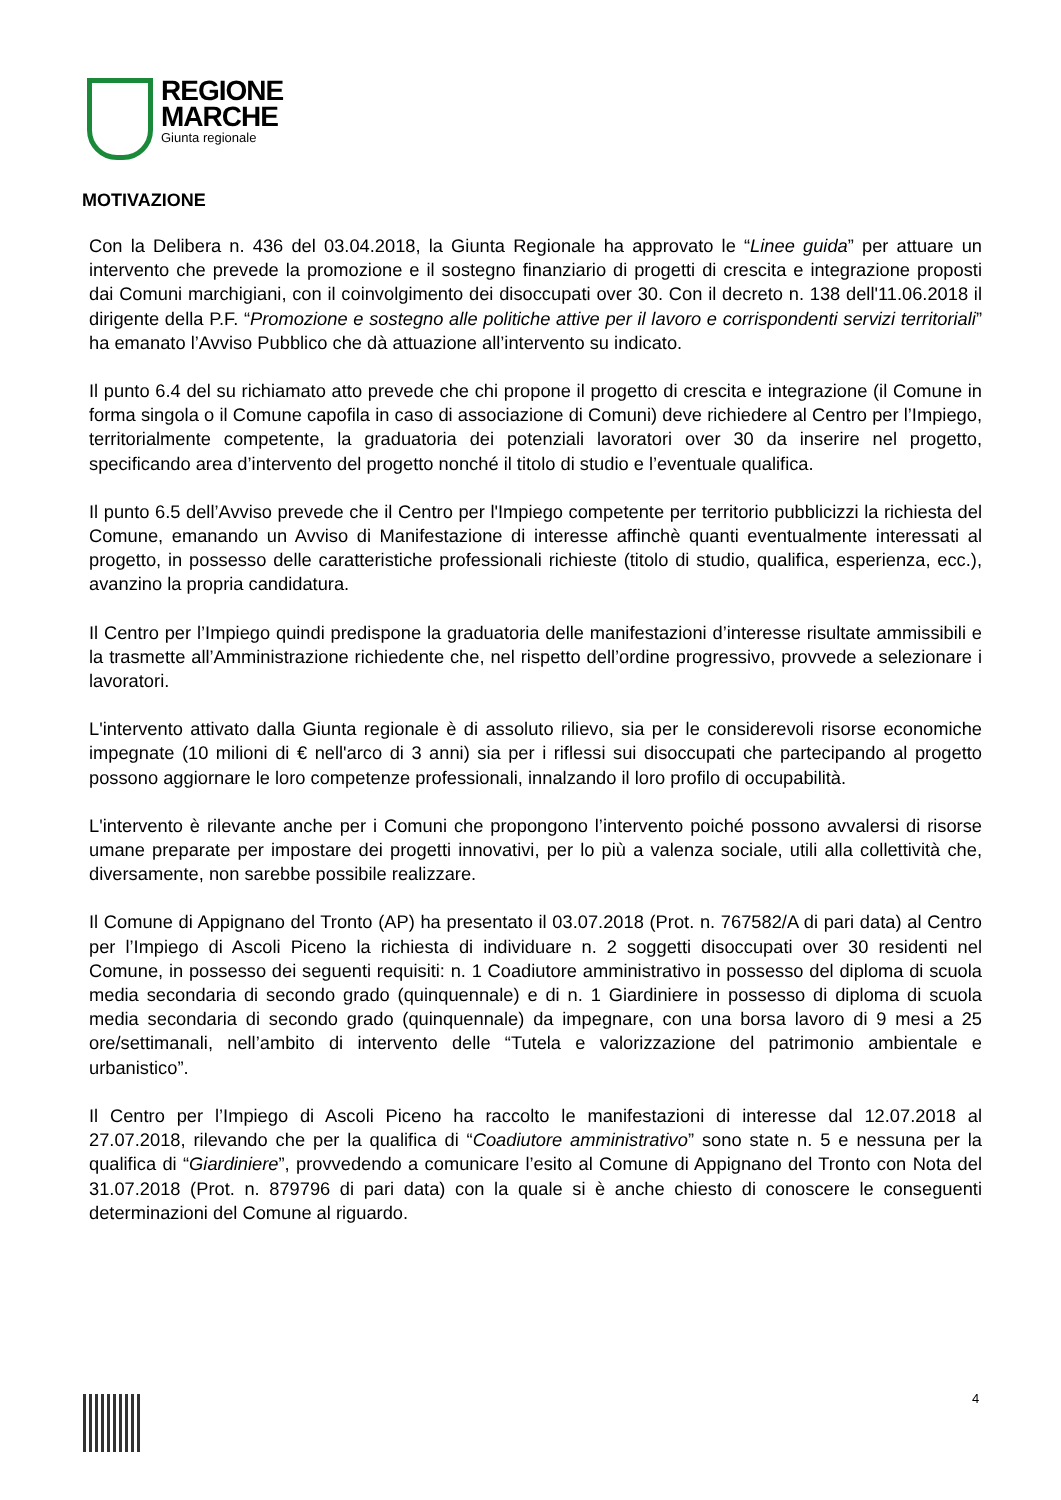REGIONE
MARCHE
Giunta regionale
MOTIVAZIONE
Con la Delibera n. 436 del 03.04.2018, la Giunta Regionale ha approvato le “Linee guida” per attuare un intervento che prevede la promozione e il sostegno finanziario di progetti di crescita e integrazione proposti dai Comuni marchigiani, con il coinvolgimento dei disoccupati over 30. Con il decreto n. 138 dell'11.06.2018 il dirigente della P.F. “Promozione e sostegno alle politiche attive per il lavoro e corrispondenti servizi territoriali” ha emanato l’Avviso Pubblico che dà attuazione all’intervento su indicato.
Il punto 6.4 del su richiamato atto prevede che chi propone il progetto di crescita e integrazione (il Comune in forma singola o il Comune capofila in caso di associazione di Comuni) deve richiedere al Centro per l’Impiego, territorialmente competente, la graduatoria dei potenziali lavoratori over 30 da inserire nel progetto, specificando area d’intervento del progetto nonché il titolo di studio e l’eventuale qualifica.
Il punto 6.5 dell’Avviso prevede che il Centro per l'Impiego competente per territorio pubblicizzi la richiesta del Comune, emanando un Avviso di Manifestazione di interesse affinchè quanti eventualmente interessati al progetto, in possesso delle caratteristiche professionali richieste (titolo di studio, qualifica, esperienza, ecc.), avanzino la propria candidatura.
Il Centro per l’Impiego quindi predispone la graduatoria delle manifestazioni d’interesse risultate ammissibili e la trasmette all’Amministrazione richiedente che, nel rispetto dell’ordine progressivo, provvede a selezionare i lavoratori.
L'intervento attivato dalla Giunta regionale è di assoluto rilievo, sia per le considerevoli risorse economiche impegnate (10 milioni di € nell'arco di 3 anni) sia per i riflessi sui disoccupati che partecipando al progetto possono aggiornare le loro competenze professionali, innalzando il loro profilo di occupabilità.
L'intervento è rilevante anche per i Comuni che propongono l’intervento poiché possono avvalersi di risorse umane preparate per impostare dei progetti innovativi, per lo più a valenza sociale, utili alla collettività che, diversamente, non sarebbe possibile realizzare.
Il Comune di Appignano del Tronto (AP) ha presentato il 03.07.2018 (Prot. n. 767582/A di pari data) al Centro per l’Impiego di Ascoli Piceno la richiesta di individuare n. 2 soggetti disoccupati over 30 residenti nel Comune, in possesso dei seguenti requisiti: n. 1 Coadiutore amministrativo in possesso del diploma di scuola media secondaria di secondo grado (quinquennale) e di n. 1 Giardiniere in possesso di diploma di scuola media secondaria di secondo grado (quinquennale) da impegnare, con una borsa lavoro di 9 mesi a 25 ore/settimanali, nell’ambito di intervento delle “Tutela e valorizzazione del patrimonio ambientale e urbanistico”.
Il Centro per l’Impiego di Ascoli Piceno ha raccolto le manifestazioni di interesse dal 12.07.2018 al 27.07.2018, rilevando che per la qualifica di “Coadiutore amministrativo” sono state n. 5 e nessuna per la qualifica di “Giardiniere”, provvedendo a comunicare l’esito al Comune di Appignano del Tronto con Nota del 31.07.2018 (Prot. n. 879796 di pari data) con la quale si è anche chiesto di conoscere le conseguenti determinazioni del Comune al riguardo.
4